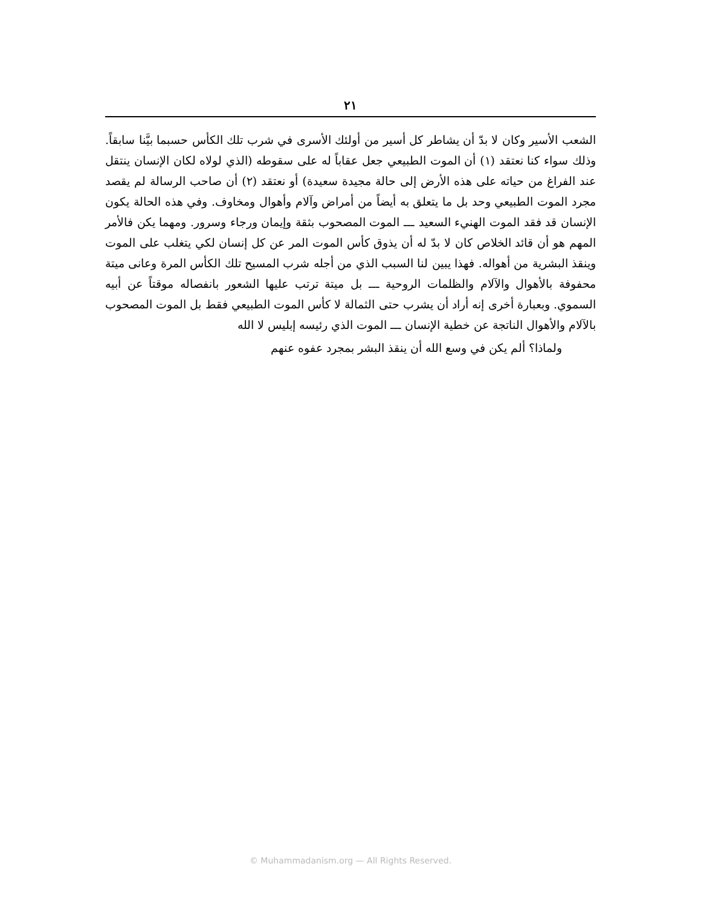٢١
الشعب الأسير وكان لا بدّ أن يشاطر كل أسير من أولئك الأسرى في شرب تلك الكأس حسبما بيَّنا سابقاً. وذلك سواء كنا نعتقد (١) أن الموت الطبيعي جعل عقاباً له على سقوطه (الذي لولاه لكان الإنسان ينتقل عند الفراغ من حياته على هذه الأرض إلى حالة مجيدة سعيدة) أو نعتقد (٢) أن صاحب الرسالة لم يقصد مجرد الموت الطبيعي وحد بل ما يتعلق به أيضاً من أمراض وآلام وأهوال ومخاوف. وفي هذه الحالة يكون الإنسان قد فقد الموت الهنيء السعيد ـــ الموت المصحوب بثقة وإيمان ورجاء وسرور. ومهما يكن فالأمر المهم هو أن قائد الخلاص كان لا بدّ له أن يذوق كأس الموت المر عن كل إنسان لكي يتغلب على الموت وينقذ البشرية من أهواله. فهذا يبين لنا السبب الذي من أجله شرب المسيح تلك الكأس المرة وعانى ميتة محفوفة بالأهوال والآلام والظلمات الروحية ـــ بل ميتة ترتب عليها الشعور بانفصاله موقتاً عن أبيه السموي. وبعبارة أخرى إنه أراد أن يشرب حتى الثمالة لا كأس الموت الطبيعي فقط بل الموت المصحوب بالآلام والأهوال الناتجة عن خطية الإنسان ـــ الموت الذي رئيسه إبليس لا الله
ولماذا؟ ألم يكن في وسع الله أن ينقذ البشر بمجرد عفوه عنهم
© Muhammadanism.org — All Rights Reserved.